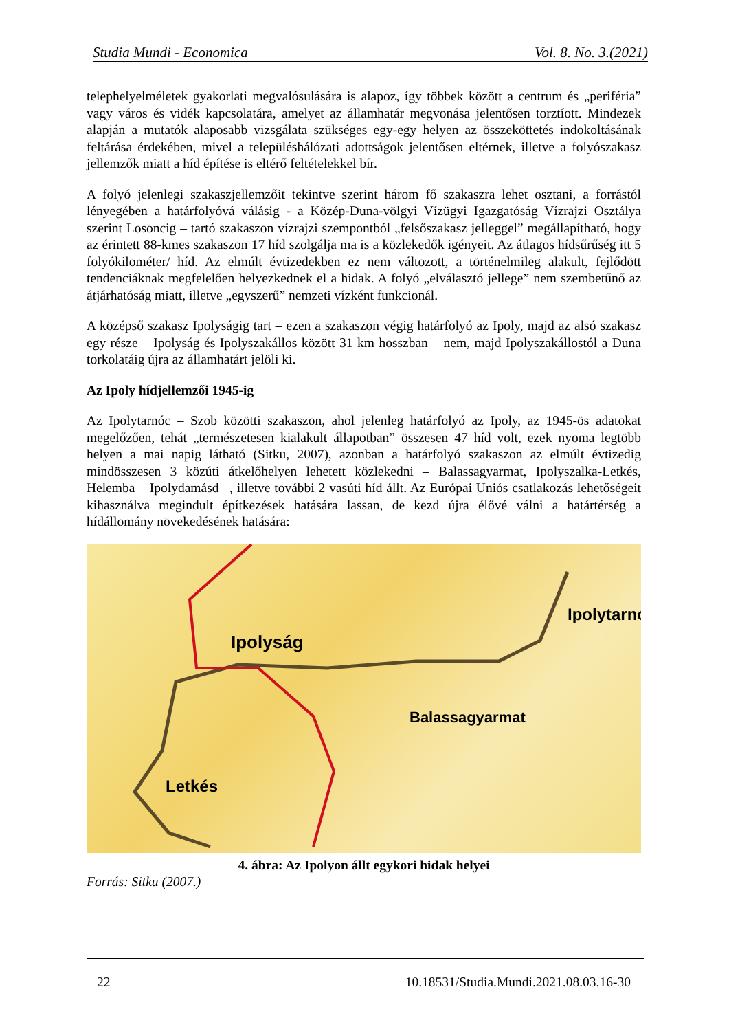Studia Mundi - Economica Vol. 8. No. 3.(2021)
telephelyelméletek gyakorlati megvalósulására is alapoz, így többek között a centrum és „periféria” vagy város és vidék kapcsolatára, amelyet az államhatár megvonása jelentősen torztíott. Mindezek alapján a mutatók alaposabb vizsgálata szükséges egy-egy helyen az összeköttetés indokoltásának feltárása érdekében, mivel a településhálózati adottságok jelentősen eltérnek, illetve a folyószakasz jellemzők miatt a híd építése is eltérő feltételekkel bír.
A folyó jelenlegi szakaszjellemzőit tekintve szerint három fő szakaszra lehet osztani, a forrástól lényegében a határfolyóvá válásig - a Közép-Duna-völgyi Vízügyi Igazgatóság Vízrajzi Osztálya szerint Losoncig – tartó szakaszon vízrajzi szempontból „felsőszakasz jelleggel” megállapítható, hogy az érintett 88-kmes szakaszon 17 híd szolgálja ma is a közlekedők igényeit. Az átlagos hídsűrűség itt 5 folyókilométer/ híd. Az elmúlt évtizedekben ez nem változott, a történelmileg alakult, fejlődött tendenciáknak megfelelően helyezkednek el a hidak. A folyó „elválasztó jellege” nem szembetűnő az átjárhatóság miatt, illetve „egyszerű” nemzeti vízként funkcionál.
A középső szakasz Ipolyságig tart – ezen a szakaszon végig határfolyó az Ipoly, majd az alsó szakasz egy része – Ipolyság és Ipolyszakállos között 31 km hosszban – nem, majd Ipolyszakállostól a Duna torkolatáig újra az államhatárt jelöli ki.
Az Ipoly hídjellemzői 1945-ig
Az Ipolytarnóc – Szob közötti szakaszon, ahol jelenleg határfolyó az Ipoly, az 1945-ös adatokat megelőzően, tehát „természetesen kialakult állapotban” összesen 47 híd volt, ezek nyoma legtöbb helyen a mai napig látható (Sitku, 2007), azonban a határfolyó szakaszon az elmúlt évtizedig mindösszesen 3 közúti átkelőhelyen lehetett közlekedni – Balassagyarmat, Ipolyszalka-Letkés, Helemba – Ipolydamásd –, illetve további 2 vasúti híd állt. Az Európai Uniós csatlakozás lehetőségeit kihasználva megindult építkezések hatására lassan, de kezd újra élővé válni a határtérség a hídállomány növekedésének hatására:
Ipolyság
Ipolytarnó
Balassagyarmat
Letkés
4. ábra: Az Ipolyon állt egykori hidak helyei
Forrás: Sitku (2007.)
22 10.18531/Studia.Mundi.2021.08.03.16-30